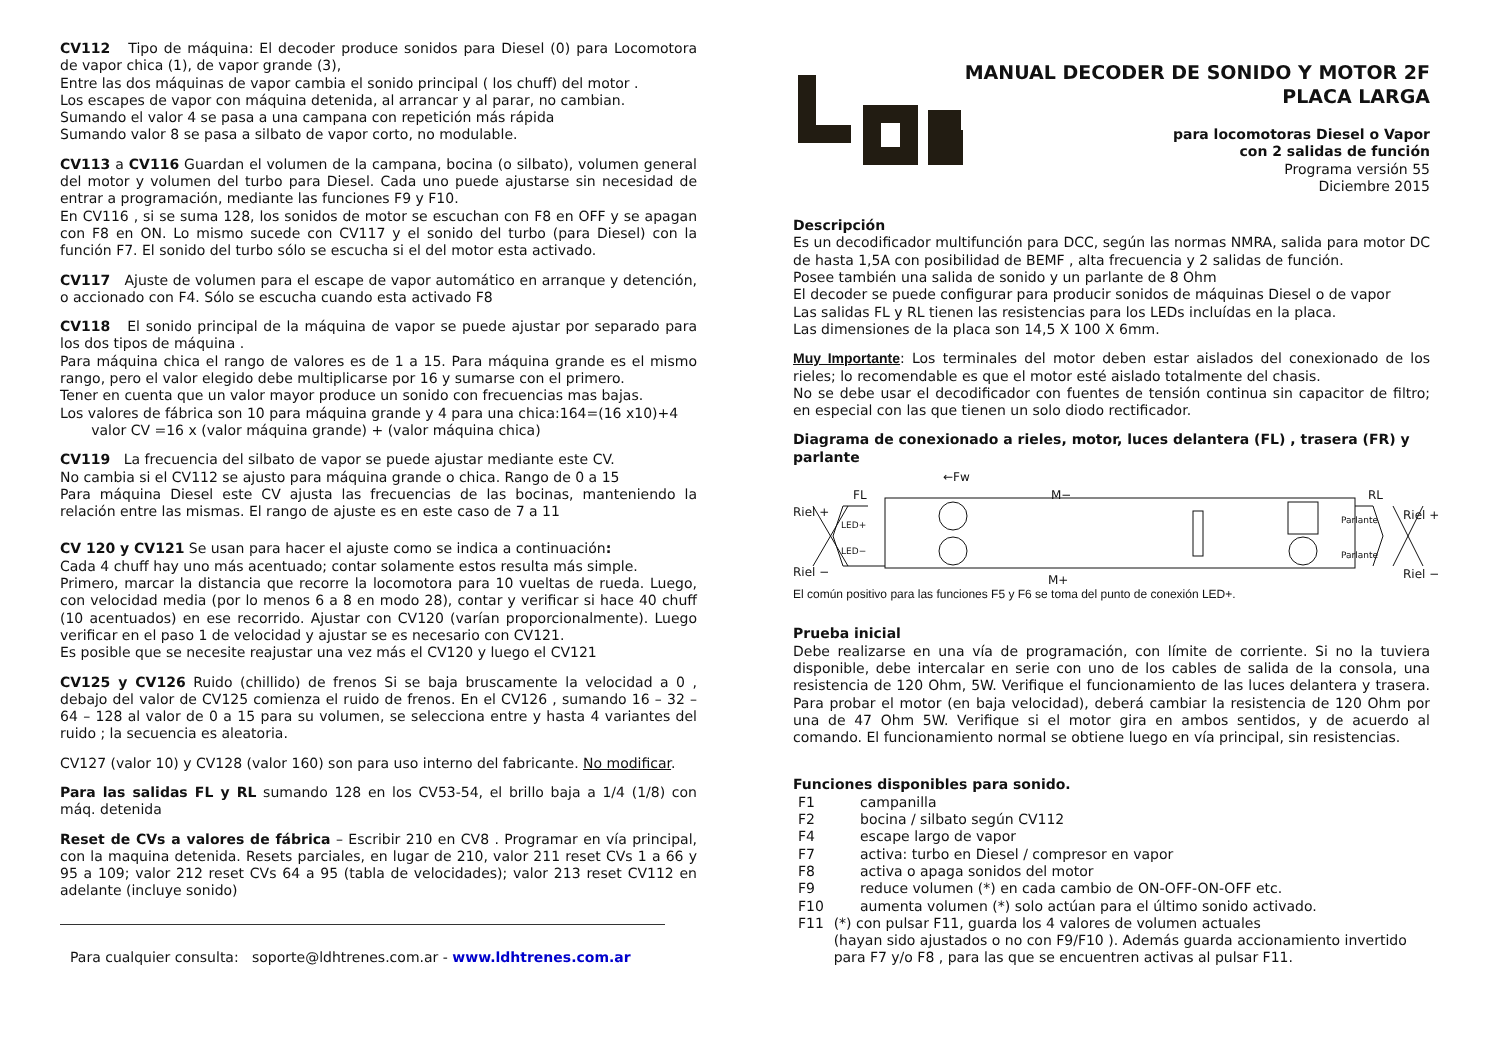CV112 Tipo de máquina: El decoder produce sonidos para Diesel (0) para Locomotora de vapor chica (1), de vapor grande (3),
Entre las dos máquinas de vapor cambia el sonido principal ( los chuff) del motor .
Los escapes de vapor con máquina detenida, al arrancar y al parar, no cambian.
Sumando el valor 4 se pasa a una campana con repetición más rápida
Sumando valor 8 se pasa a silbato de vapor corto, no modulable.
CV113 a CV116 Guardan el volumen de la campana, bocina (o silbato), volumen general del motor y volumen del turbo para Diesel. Cada uno puede ajustarse sin necesidad de entrar a programación, mediante las funciones F9 y F10.
En CV116 , si se suma 128, los sonidos de motor se escuchan con F8 en OFF y se apagan con F8 en ON. Lo mismo sucede con CV117 y el sonido del turbo (para Diesel) con la función F7. El sonido del turbo sólo se escucha si el del motor esta activado.
CV117 Ajuste de volumen para el escape de vapor automático en arranque y detención, o accionado con F4. Sólo se escucha cuando esta activado F8
CV118 El sonido principal de la máquina de vapor se puede ajustar por separado para los dos tipos de máquina .
Para máquina chica el rango de valores es de 1 a 15. Para máquina grande es el mismo rango, pero el valor elegido debe multiplicarse por 16 y sumarse con el primero.
Tener en cuenta que un valor mayor produce un sonido con frecuencias mas bajas.
Los valores de fábrica son 10 para máquina grande y 4 para una chica:164=(16 x10)+4
valor CV =16 x (valor máquina grande) + (valor máquina chica)
CV119 La frecuencia del silbato de vapor se puede ajustar mediante este CV.
No cambia si el CV112 se ajusto para máquina grande o chica. Rango de 0 a 15
Para máquina Diesel este CV ajusta las frecuencias de las bocinas, manteniendo la relación entre las mismas. El rango de ajuste es en este caso de 7 a 11
CV 120 y CV121 Se usan para hacer el ajuste como se indica a continuación:
Cada 4 chuff hay uno más acentuado; contar solamente estos resulta más simple.
Primero, marcar la distancia que recorre la locomotora para 10 vueltas de rueda. Luego, con velocidad media (por lo menos 6 a 8 en modo 28), contar y verificar si hace 40 chuff (10 acentuados) en ese recorrido. Ajustar con CV120 (varían proporcionalmente). Luego verificar en el paso 1 de velocidad y ajustar se es necesario con CV121.
Es posible que se necesite reajustar una vez más el CV120 y luego el CV121
CV125 y CV126 Ruido (chillido) de frenos Si se baja bruscamente la velocidad a 0 , debajo del valor de CV125 comienza el ruido de frenos. En el CV126 , sumando 16 – 32 – 64 – 128 al valor de 0 a 15 para su volumen, se selecciona entre y hasta 4 variantes del ruido ; la secuencia es aleatoria.
CV127 (valor 10) y CV128 (valor 160) son para uso interno del fabricante. No modificar.
Para las salidas FL y RL sumando 128 en los CV53-54, el brillo baja a 1/4 (1/8) con máq. detenida
Reset de CVs a valores de fábrica – Escribir 210 en CV8 . Programar en vía principal, con la maquina detenida. Resets parciales, en lugar de 210, valor 211 reset CVs 1 a 66 y 95 a 109; valor 212 reset CVs 64 a 95 (tabla de velocidades); valor 213 reset CV112 en adelante (incluye sonido)
Para cualquier consulta: soporte@ldhtrenes.com.ar - www.ldhtrenes.com.ar
MANUAL DECODER DE SONIDO Y MOTOR 2F
PLACA LARGA
para locomotoras Diesel o Vapor
con 2 salidas de función
Programa versión 55
Diciembre 2015
Descripción
Es un decodificador multifunción para DCC, según las normas NMRA, salida para motor DC de hasta 1,5A con posibilidad de BEMF , alta frecuencia y 2 salidas de función.
Posee también una salida de sonido y un parlante de 8 Ohm
El decoder se puede configurar para producir sonidos de máquinas Diesel o de vapor
Las salidas FL y RL tienen las resistencias para los LEDs incluídas en la placa.
Las dimensiones de la placa son 14,5 X 100 X 6mm.
Muy Importante: Los terminales del motor deben estar aislados del conexionado de los rieles; lo recomendable es que el motor esté aislado totalmente del chasis.
No se debe usar el decodificador con fuentes de tensión continua sin capacitor de filtro; en especial con las que tienen un solo diodo rectificador.
Diagrama de conexionado a rieles, motor, luces delantera (FL) , trasera (FR) y parlante
←Fw
FL
M−
RL
Riel +
Riel +
Riel −
Riel −
LED+
LED−
Parlante
Parlante
M+
El común positivo para las funciones F5 y F6 se toma del punto de conexión LED+.
Prueba inicial
Debe realizarse en una vía de programación, con límite de corriente. Si no la tuviera disponible, debe intercalar en serie con uno de los cables de salida de la consola, una resistencia de 120 Ohm, 5W. Verifique el funcionamiento de las luces delantera y trasera. Para probar el motor (en baja velocidad), deberá cambiar la resistencia de 120 Ohm por una de 47 Ohm 5W. Verifique si el motor gira en ambos sentidos, y de acuerdo al comando. El funcionamiento normal se obtiene luego en vía principal, sin resistencias.
Funciones disponibles para sonido.
F1 campanilla
F2 bocina / silbato según CV112
F4 escape largo de vapor
F7 activa: turbo en Diesel / compresor en vapor
F8 activa o apaga sonidos del motor
F9 reduce volumen (*) en cada cambio de ON-OFF-ON-OFF etc.
F10 aumenta volumen (*) solo actúan para el último sonido activado.
F11 (*) con pulsar F11, guarda los 4 valores de volumen actuales
(hayan sido ajustados o no con F9/F10 ). Además guarda accionamiento invertido para F7 y/o F8 , para las que se encuentren activas al pulsar F11.